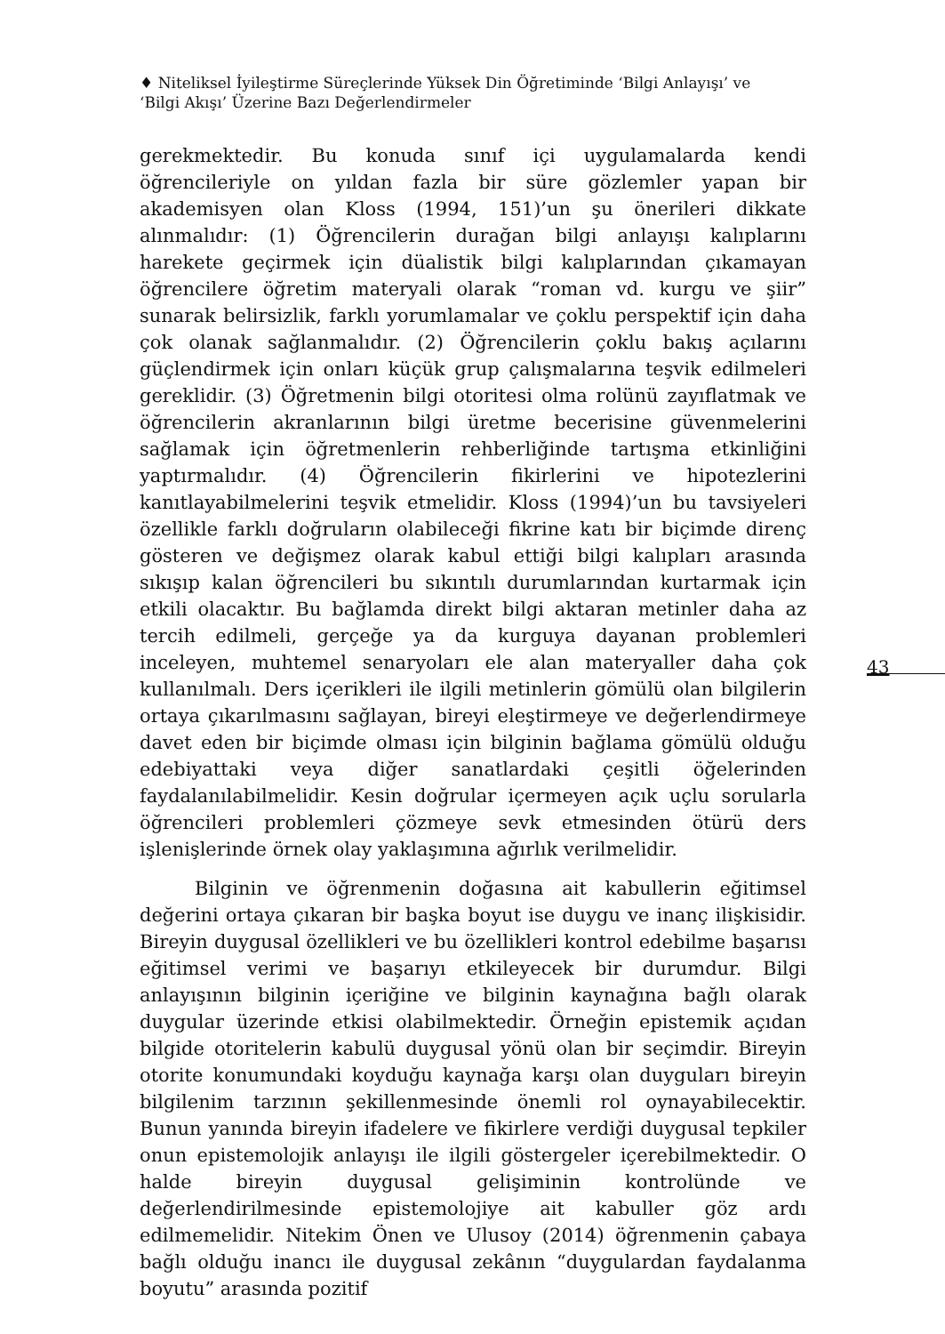♦ Niteliksel İyileştirme Süreçlerinde Yüksek Din Öğretiminde ‘Bilgi Anlayışı’ ve ‘Bilgi Akışı’ Üzerine Bazı Değerlendirmeler
gerekmektedir. Bu konuda sınıf içi uygulamalarda kendi öğrencileriyle on yıldan fazla bir süre gözlemler yapan bir akademisyen olan Kloss (1994, 151)’un şu önerileri dikkate alınmalıdır: (1) Öğrencilerin durağan bilgi anlayışı kalıplarını harekete geçirmek için düalistik bilgi kalıplarından çıkamayan öğrencilere öğretim materyali olarak “roman vd. kurgu ve şiir” sunarak belirsizlik, farklı yorumlamalar ve çoklu perspektif için daha çok olanak sağlanmalıdır. (2) Öğrencilerin çoklu bakış açılarını güçlendirmek için onları küçük grup çalışmalarına teşvik edilmeleri gereklidir. (3) Öğretmenin bilgi otoritesi olma rolünü zayıflatmak ve öğrencilerin akranlarının bilgi üretme becerisine güvenmelerini sağlamak için öğretmenlerin rehberliğinde tartışma etkinliğini yaptırmalıdır. (4) Öğrencilerin fikirlerini ve hipotezlerini kanıtlayabilmelerini teşvik etmelidir. Kloss (1994)’un bu tavsiyeleri özellikle farklı doğruların olabileceği fikrine katı bir biçimde direnç gösteren ve değişmez olarak kabul ettiği bilgi kalıpları arasında sıkışıp kalan öğrencileri bu sıkıntılı durumlarından kurtarmak için etkili olacaktır. Bu bağlamda direkt bilgi aktaran metinler daha az tercih edilmeli, gerçeğe ya da kurguya dayanan problemleri inceleyen, muhtemel senaryoları ele alan materyaller daha çok kullanılmalı. Ders içerikleri ile ilgili metinlerin gömülü olan bilgilerin ortaya çıkarılmasını sağlayan, bireyi eleştirmeye ve değerlendirmeye davet eden bir biçimde olması için bilginin bağlama gömülü olduğu edebiyattaki veya diğer sanatlardaki çeşitli öğelerinden faydalanılabilmelidir. Kesin doğrular içermeyen açık uçlu sorularla öğrencileri problemleri çözmeye sevk etmesinden ötürü ders işlenişlerinde örnek olay yaklaşımına ağırlık verilmelidir.
Bilginin ve öğrenmenin doğasına ait kabullerin eğitimsel değerini ortaya çıkaran bir başka boyut ise duygu ve inanç ilişkisidir. Bireyin duygusal özellikleri ve bu özellikleri kontrol edebilme başarısı eğitimsel verimi ve başarıyı etkileyecek bir durumdur. Bilgi anlayışının bilginin içeriğine ve bilginin kaynağına bağlı olarak duygular üzerinde etkisi olabilmektedir. Örneğin epistemik açıdan bilgide otoritelerin kabulü duygusal yönü olan bir seçimdir. Bireyin otorite konumundaki koyduğu kaynağa karşı olan duyguları bireyin bilgilenim tarzının şekillenmesinde önemli rol oynayabilecektir. Bunun yanında bireyin ifadelere ve fikirlere verdiği duygusal tepkiler onun epistemolojik anlayışı ile ilgili göstergeler içerebilmektedir. O halde bireyin duygusal gelişiminin kontrolünde ve değerlendirilmesinde epistemolojiye ait kabuller göz ardı edilmemelidir. Nitekim Önen ve Ulusoy (2014) öğrenmenin çabaya bağlı olduğu inancı ile duygusal zekânın “duygulardan faydalanma boyutu” arasında pozitif
43